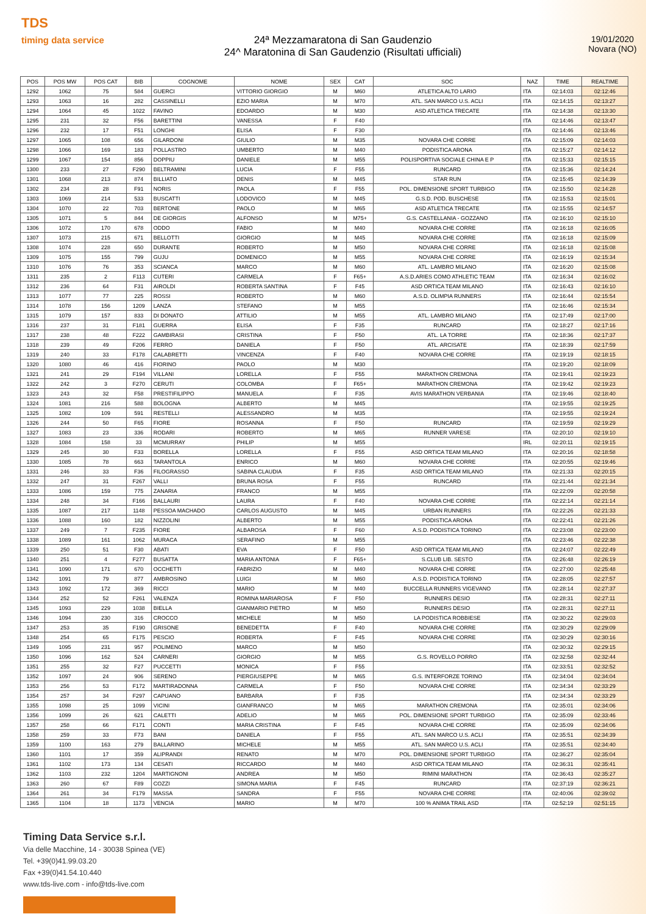TDS
timing data service
24ª Mezzamaratona di San Gaudenzio
24^ Maratonina di San Gaudenzio (Risultati ufficiali)
19/01/2020
Novara (NO)
| POS | POS MW | POS CAT | BIB | COGNOME | NOME | SEX | CAT | SOC | NAZ | TIME | REALTIME |
| --- | --- | --- | --- | --- | --- | --- | --- | --- | --- | --- | --- |
| 1292 | 1062 | 75 | 584 | GUERCI | VITTORIO GIORGIO | M | M60 | ATLETICA ALTO LARIO | ITA | 02:14:03 | 02:12:46 |
| 1293 | 1063 | 16 | 282 | CASSINELLI | EZIO MARIA | M | M70 | ATL. SAN MARCO U.S. ACLI | ITA | 02:14:15 | 02:13:27 |
| 1294 | 1064 | 45 | 1022 | FAVINO | EDOARDO | M | M30 | ASD ATLETICA TRECATE | ITA | 02:14:38 | 02:13:30 |
| 1295 | 231 | 32 | F56 | BARETTINI | VANESSA | F | F40 | | ITA | 02:14:46 | 02:13:47 |
| 1296 | 232 | 17 | F51 | LONGHI | ELISA | F | F30 | | ITA | 02:14:46 | 02:13:46 |
| 1297 | 1065 | 108 | 656 | GILARDONI | GIULIO | M | M35 | NOVARA CHE CORRE | ITA | 02:15:09 | 02:14:03 |
| 1298 | 1066 | 169 | 183 | POLLASTRO | UMBERTO | M | M40 | PODISTICA ARONA | ITA | 02:15:27 | 02:14:12 |
| 1299 | 1067 | 154 | 856 | DOPPIU | DANIELE | M | M55 | POLISPORTIVA SOCIALE CHINA E P | ITA | 02:15:33 | 02:15:15 |
| 1300 | 233 | 27 | F290 | BELTRAMINI | LUCIA | F | F55 | RUNCARD | ITA | 02:15:36 | 02:14:24 |
| 1301 | 1068 | 213 | 874 | BILLIATO | DENIS | M | M45 | STAR RUN | ITA | 02:15:45 | 02:14:39 |
| 1302 | 234 | 28 | F91 | NORIS | PAOLA | F | F55 | POL. DIMENSIONE SPORT TURBIGO | ITA | 02:15:50 | 02:14:28 |
| 1303 | 1069 | 214 | 533 | BUSCATTI | LODOVICO | M | M45 | G.S.D. POD. BUSCHESE | ITA | 02:15:53 | 02:15:01 |
| 1304 | 1070 | 22 | 703 | BERTONE | PAOLO | M | M65 | ASD ATLETICA TRECATE | ITA | 02:15:55 | 02:14:57 |
| 1305 | 1071 | 5 | 844 | DE GIORGIS | ALFONSO | M | M75+ | G.S. CASTELLANIA - GOZZANO | ITA | 02:16:10 | 02:15:10 |
| 1306 | 1072 | 170 | 678 | ODDO | FABIO | M | M40 | NOVARA CHE CORRE | ITA | 02:16:18 | 02:16:05 |
| 1307 | 1073 | 215 | 671 | BELLOTTI | GIORGIO | M | M45 | NOVARA CHE CORRE | ITA | 02:16:18 | 02:15:09 |
| 1308 | 1074 | 228 | 650 | DURANTE | ROBERTO | M | M50 | NOVARA CHE CORRE | ITA | 02:16:18 | 02:15:08 |
| 1309 | 1075 | 155 | 799 | GUJU | DOMENICO | M | M55 | NOVARA CHE CORRE | ITA | 02:16:19 | 02:15:34 |
| 1310 | 1076 | 76 | 353 | SCIANCA | MARCO | M | M60 | ATL. LAMBRO MILANO | ITA | 02:16:20 | 02:15:08 |
| 1311 | 235 | 2 | F113 | CUTERI | CARMELA | F | F65+ | A.S.D.ARIES COMO ATHLETIC TEAM | ITA | 02:16:34 | 02:16:02 |
| 1312 | 236 | 64 | F31 | AIROLDI | ROBERTA SANTINA | F | F45 | ASD ORTICA TEAM MILANO | ITA | 02:16:43 | 02:16:10 |
| 1313 | 1077 | 77 | 225 | ROSSI | ROBERTO | M | M60 | A.S.D. OLIMPIA RUNNERS | ITA | 02:16:44 | 02:15:54 |
| 1314 | 1078 | 156 | 1209 | LANZA | STEFANO | M | M55 | | ITA | 02:16:46 | 02:15:34 |
| 1315 | 1079 | 157 | 833 | DI DONATO | ATTILIO | M | M55 | ATL. LAMBRO MILANO | ITA | 02:17:49 | 02:17:00 |
| 1316 | 237 | 31 | F181 | GUERRA | ELISA | F | F35 | RUNCARD | ITA | 02:18:27 | 02:17:16 |
| 1317 | 238 | 48 | F222 | GAMBIRASI | CRISTINA | F | F50 | ATL. LA TORRE | ITA | 02:18:36 | 02:17:37 |
| 1318 | 239 | 49 | F206 | FERRO | DANIELA | F | F50 | ATL. ARCISATE | ITA | 02:18:39 | 02:17:59 |
| 1319 | 240 | 33 | F178 | CALABRETTI | VINCENZA | F | F40 | NOVARA CHE CORRE | ITA | 02:19:19 | 02:18:15 |
| 1320 | 1080 | 46 | 416 | FIORINO | PAOLO | M | M30 | | ITA | 02:19:20 | 02:18:09 |
| 1321 | 241 | 29 | F194 | VILLANI | LORELLA | F | F55 | MARATHON CREMONA | ITA | 02:19:41 | 02:19:23 |
| 1322 | 242 | 3 | F270 | CERUTI | COLOMBA | F | F65+ | MARATHON CREMONA | ITA | 02:19:42 | 02:19:23 |
| 1323 | 243 | 32 | F58 | PRESTIFILIPPO | MANUELA | F | F35 | AVIS MARATHON VERBANIA | ITA | 02:19:46 | 02:18:40 |
| 1324 | 1081 | 216 | 588 | BOLOGNA | ALBERTO | M | M45 | | ITA | 02:19:55 | 02:19:25 |
| 1325 | 1082 | 109 | 591 | RESTELLI | ALESSANDRO | M | M35 | | ITA | 02:19:55 | 02:19:24 |
| 1326 | 244 | 50 | F65 | FIORE | ROSANNA | F | F50 | RUNCARD | ITA | 02:19:59 | 02:19:29 |
| 1327 | 1083 | 23 | 336 | RODARI | ROBERTO | M | M65 | RUNNER VARESE | ITA | 02:20:10 | 02:19:10 |
| 1328 | 1084 | 158 | 33 | MCMURRAY | PHILIP | M | M55 | | IRL | 02:20:11 | 02:19:15 |
| 1329 | 245 | 30 | F33 | BORELLA | LORELLA | F | F55 | ASD ORTICA TEAM MILANO | ITA | 02:20:16 | 02:18:58 |
| 1330 | 1085 | 78 | 663 | TARANTOLA | ENRICO | M | M60 | NOVARA CHE CORRE | ITA | 02:20:55 | 02:19:46 |
| 1331 | 246 | 33 | F36 | FILOGRASSO | SABINA CLAUDIA | F | F35 | ASD ORTICA TEAM MILANO | ITA | 02:21:33 | 02:20:15 |
| 1332 | 247 | 31 | F267 | VALLI | BRUNA ROSA | F | F55 | RUNCARD | ITA | 02:21:44 | 02:21:34 |
| 1333 | 1086 | 159 | 775 | ZANARIA | FRANCO | M | M55 | | ITA | 02:22:09 | 02:20:58 |
| 1334 | 248 | 34 | F166 | BALLAURI | LAURA | F | F40 | NOVARA CHE CORRE | ITA | 02:22:14 | 02:21:14 |
| 1335 | 1087 | 217 | 1148 | PESSOA MACHADO | CARLOS AUGUSTO | M | M45 | URBAN RUNNERS | ITA | 02:22:26 | 02:21:33 |
| 1336 | 1088 | 160 | 182 | NIZZOLINI | ALBERTO | M | M55 | PODISTICA ARONA | ITA | 02:22:41 | 02:21:26 |
| 1337 | 249 | 7 | F235 | FIORE | ALBAROSA | F | F60 | A.S.D. PODISTICA TORINO | ITA | 02:23:08 | 02:23:00 |
| 1338 | 1089 | 161 | 1062 | MURACA | SERAFINO | M | M55 | | ITA | 02:23:46 | 02:22:38 |
| 1339 | 250 | 51 | F30 | ABATI | EVA | F | F50 | ASD ORTICA TEAM MILANO | ITA | 02:24:07 | 02:22:49 |
| 1340 | 251 | 4 | F277 | BUSATTA | MARIA ANTONIA | F | F65+ | S.CLUB LIB. SESTO | ITA | 02:26:48 | 02:26:19 |
| 1341 | 1090 | 171 | 670 | OCCHETTI | FABRIZIO | M | M40 | NOVARA CHE CORRE | ITA | 02:27:00 | 02:25:48 |
| 1342 | 1091 | 79 | 877 | AMBROSINO | LUIGI | M | M60 | A.S.D. PODISTICA TORINO | ITA | 02:28:05 | 02:27:57 |
| 1343 | 1092 | 172 | 369 | RICCI | MARIO | M | M40 | BUCCELLA RUNNERS VIGEVANO | ITA | 02:28:14 | 02:27:37 |
| 1344 | 252 | 52 | F261 | VALENZA | ROMINA MARIAROSA | F | F50 | RUNNERS DESIO | ITA | 02:28:31 | 02:27:11 |
| 1345 | 1093 | 229 | 1038 | BIELLA | GIANMARIO PIETRO | M | M50 | RUNNERS DESIO | ITA | 02:28:31 | 02:27:11 |
| 1346 | 1094 | 230 | 316 | CROCCO | MICHELE | M | M50 | LA PODISTICA ROBBIESE | ITA | 02:30:22 | 02:29:03 |
| 1347 | 253 | 35 | F190 | GRISONE | BENEDETTA | F | F40 | NOVARA CHE CORRE | ITA | 02:30:29 | 02:29:09 |
| 1348 | 254 | 65 | F175 | PESCIO | ROBERTA | F | F45 | NOVARA CHE CORRE | ITA | 02:30:29 | 02:30:16 |
| 1349 | 1095 | 231 | 957 | POLIMENO | MARCO | M | M50 | | ITA | 02:30:32 | 02:29:15 |
| 1350 | 1096 | 162 | 524 | CARNERI | GIORGIO | M | M55 | G.S. ROVELLO PORRO | ITA | 02:32:58 | 02:32:44 |
| 1351 | 255 | 32 | F27 | PUCCETTI | MONICA | F | F55 | | ITA | 02:33:51 | 02:32:52 |
| 1352 | 1097 | 24 | 906 | SERENO | PIERGIUSEPPE | M | M65 | G.S. INTERFORZE TORINO | ITA | 02:34:04 | 02:34:04 |
| 1353 | 256 | 53 | F172 | MARTIRADONNA | CARMELA | F | F50 | NOVARA CHE CORRE | ITA | 02:34:34 | 02:33:29 |
| 1354 | 257 | 34 | F297 | CAPUANO | BARBARA | F | F35 | | ITA | 02:34:34 | 02:33:29 |
| 1355 | 1098 | 25 | 1099 | VICINI | GIANFRANCO | M | M65 | MARATHON CREMONA | ITA | 02:35:01 | 02:34:06 |
| 1356 | 1099 | 26 | 621 | CALETTI | ADELIO | M | M65 | POL. DIMENSIONE SPORT TURBIGO | ITA | 02:35:09 | 02:33:46 |
| 1357 | 258 | 66 | F171 | CONTI | MARIA CRISTINA | F | F45 | NOVARA CHE CORRE | ITA | 02:35:09 | 02:34:06 |
| 1358 | 259 | 33 | F73 | BANI | DANIELA | F | F55 | ATL. SAN MARCO U.S. ACLI | ITA | 02:35:51 | 02:34:39 |
| 1359 | 1100 | 163 | 279 | BALLARINO | MICHELE | M | M55 | ATL. SAN MARCO U.S. ACLI | ITA | 02:35:51 | 02:34:40 |
| 1360 | 1101 | 17 | 359 | ALIPRANDI | RENATO | M | M70 | POL. DIMENSIONE SPORT TURBIGO | ITA | 02:36:27 | 02:35:04 |
| 1361 | 1102 | 173 | 134 | CESATI | RICCARDO | M | M40 | ASD ORTICA TEAM MILANO | ITA | 02:36:31 | 02:35:41 |
| 1362 | 1103 | 232 | 1204 | MARTIGNONI | ANDREA | M | M50 | RIMINI MARATHON | ITA | 02:36:43 | 02:35:27 |
| 1363 | 260 | 67 | F89 | COZZI | SIMONA MARIA | F | F45 | RUNCARD | ITA | 02:37:19 | 02:36:21 |
| 1364 | 261 | 34 | F179 | MASSA | SANDRA | F | F55 | NOVARA CHE CORRE | ITA | 02:40:06 | 02:39:02 |
| 1365 | 1104 | 18 | 1173 | VENCIA | MARIO | M | M70 | 100 % ANIMA TRAIL ASD | ITA | 02:52:19 | 02:51:15 |
Timing Data Service s.r.l.
Via delle Macchine, 14 - 30038 Spinea (VE)
Tel. +39(0)41.99.03.20
Fax +39(0)41.54.10.440
www.tds-live.com - info@tds-live.com